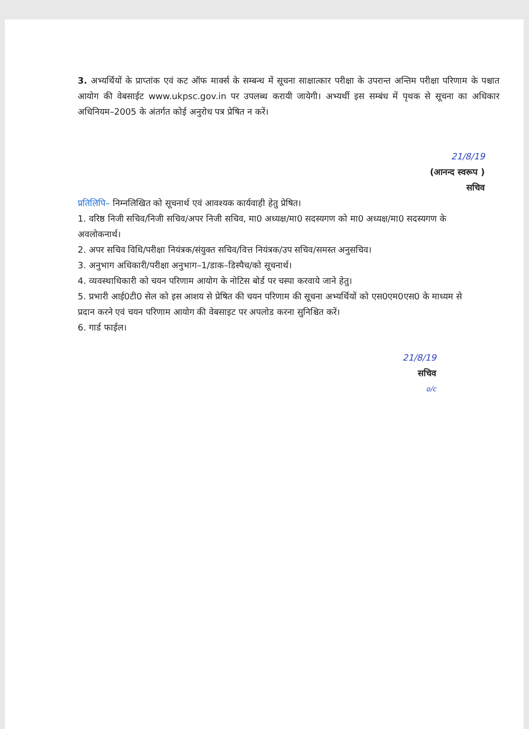3. अभ्यर्थियों के प्राप्तांक एवं कट ऑफ मार्क्स के सम्बन्ध में सूचना साक्षात्कार परीक्षा के उपरान्त अन्तिम परीक्षा परिणाम के पश्चात आयोग की वेबसाईट www.ukpsc.gov.in पर उपलब्ध करायी जायेगी। अभ्यर्थी इस सम्बंध में पृथक से सूचना का अधिकार अधिनियम–2005 के अंतर्गत कोई अनुरोध पत्र प्रेषित न करें।
21/8/19
(आनन्द स्वरूप )
सचिव
प्रतिलिपि– निम्नलिखित को सूचनार्थ एवं आवश्यक कार्यवाही हेतु प्रेषित।
1. वरिष्ठ निजी सचिव/निजी सचिव/अपर निजी सचिव, मा0 अध्यक्ष/मा0 सदस्यगण को मा0 अध्यक्ष/मा0 सदस्यगण के अवलोकनार्थ।
2. अपर सचिव विधि/परीक्षा नियंत्रक/संयुक्त सचिव/वित्त नियंत्रक/उप सचिव/समस्त अनुसचिव।
3. अनुभाग अधिकारी/परीक्षा अनुभाग–1/डाक–डिस्पैच/को सूचनार्थ।
4. व्यवस्थाधिकारी को चयन परिणाम आयोग के नोटिस बोर्ड पर चस्पा करवाये जाने हेतु।
5. प्रभारी आई0टी0 सेल को इस आशय से प्रेषित की चयन परिणाम की सूचना अभ्यर्थियों को एस0एम0एस0 के माध्यम से प्रदान करने एवं चयन परिणाम आयोग की वेबसाइट पर अपलोड करना सुनिश्चित करें।
6. गार्ड फाईल।
21/8/19
सचिव
o/c